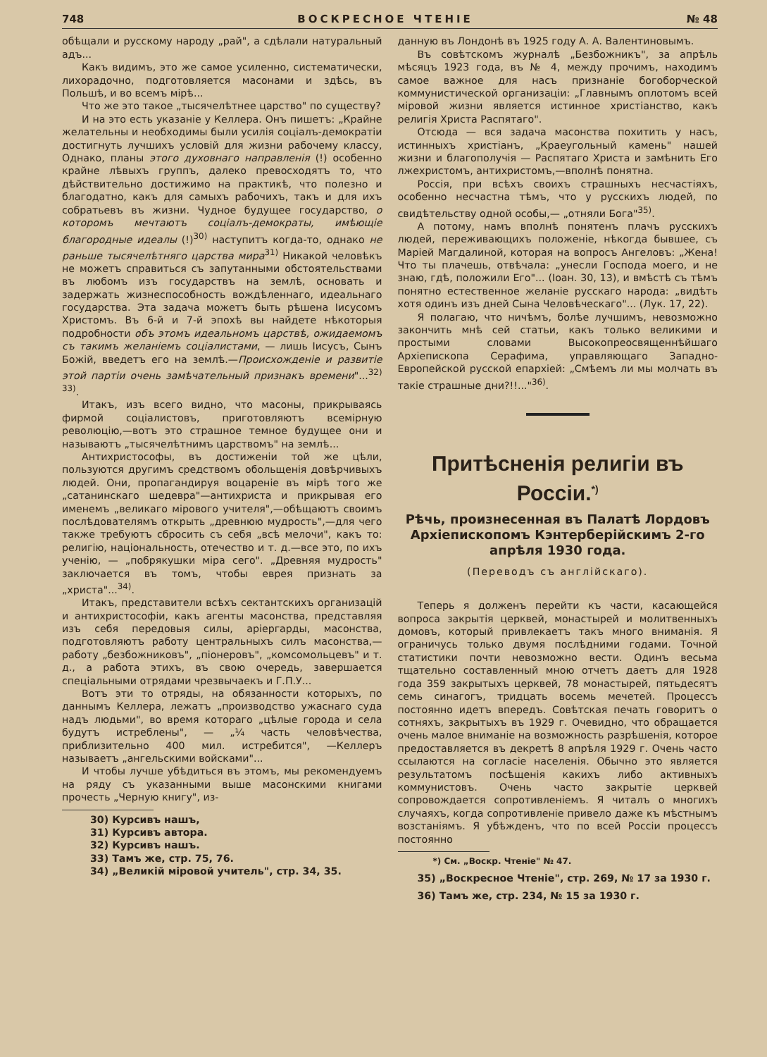748 ВОСКРЕСНОЕ ЧТЕНІЕ № 48
обѣщали и русскому народу „рай", а сдѣлали натуральный адъ...
Какъ видимъ, это же самое усиленно, систематически, лихорадочно, подготовляется масонами и здѣсь, въ Польшѣ, и во всемъ мірѣ...
Что же это такое „тысячелѣтнее царство" по существу?
И на это есть указаніе у Келлера. Онъ пишетъ: „Крайне желательны и необходимы были усилія соціалъ-демократіи достигнуть лучшихъ условій для жизни рабочему классу, Однако, планы этого духовнаго направленія (!) особенно крайне лѣвыхъ группъ, далеко превосходятъ то, что дѣйствительно достижимо на практикѣ, что полезно и благодатно, какъ для самыхъ рабочихъ, такъ и для ихъ собратьевъ въ жизни. Чудное будущее государство, о которомъ мечтаютъ соціалъ-демократы, имѣющіе благородные идеалы (!)<sup>30)</sup> наступитъ когда-то, однако не раньше тысячелѣтняго царства мира<sup>31)</sup> Никакой человѣкъ не можетъ справиться съ запутанными обстоятельствами въ любомъ изъ государствъ на землѣ, основать и задержать жизнеспособность вождѣленнаго, идеальнаго государства. Эта задача можетъ быть рѣшена Іисусомъ Христомъ. Въ 6-й и 7-й эпохѣ вы найдете нѣкоторыя подробности объ этомъ идеальномъ царствѣ, ожидаемомъ съ такимъ желаніемъ соціалистами, — лишь Іисусъ, Сынъ Божій, введетъ его на землѣ.—Происхожденіе и развитіе этой партіи очень замѣчательный признакъ времени"...<sup>32) 33)</sup>.
Итакъ, изъ всего видно, что масоны, прикрываясь фирмой соціалистовъ, приготовляютъ всемірную революцію,—вотъ это страшное темное будущее они и называютъ „тысячелѣтнимъ царствомъ" на землѣ...
Антихристософы, въ достиженіи той же цѣли, пользуются другимъ средствомъ обольщенія довѣрчивыхъ людей. Они, пропагандируя воцареніе въ мірѣ того же „сатанинскаго шедевра"—антихриста и прикрывая его именемъ „великаго мірового учителя",—обѣщаютъ своимъ послѣдователямъ открыть „древнюю мудрость",—для чего также требуютъ сбросить съ себя „всѣ мелочи", какъ то: религію, національность, отечество и т. д.—все это, по ихъ ученію, — „побрякушки міра сего". „Древняя мудрость" заключается въ томъ, чтобы еврея признать за „христа"...<sup>34)</sup>.
Итакъ, представители всѣхъ сектантскихъ организацій и антихристософіи, какъ агенты масонства, представляя изъ себя передовыя силы, аріергарды, масонства, подготовляютъ работу центральныхъ силъ масонства,—работу „безбожниковъ", „піонеровъ", „комсомольцевъ" и т. д., а работа этихъ, въ свою очередь, завершается спеціальными отрядами чрезвычаекъ и Г.П.У...
Вотъ эти то отряды, на обязанности которыхъ, по даннымъ Келлера, лежатъ „производство ужаснаго суда надъ людьми", во время котораго „цѣлые города и села будутъ истреблены", — „¼ часть человѣчества, приблизительно 400 мил. истребится", —Келлеръ называетъ „ангельскими войсками"...
И чтобы лучше убѣдиться въ этомъ, мы рекомендуемъ на ряду съ указанными выше масонскими книгами прочесть „Черную книгу", из-
30) Курсивъ нашъ,
31) Курсивъ автора.
32) Курсивъ нашъ.
33) Тамъ же, стр. 75, 76.
34) „Великій міровой учитель", стр. 34, 35.
данную въ Лондонѣ въ 1925 году А. А. Валентиновымъ.
Въ совѣтскомъ журналѣ „Безбожникъ", за апрѣль мѣсяцъ 1923 года, въ № 4, между прочимъ, находимъ самое важное для насъ признаніе богоборческой коммунистической организаціи: „Главнымъ оплотомъ всей міровой жизни является истинное христіанство, какъ религія Христа Распятаго".
Отсюда — вся задача масонства похитить у насъ, истинныхъ христіанъ, „Краеугольный камень" нашей жизни и благополучія — Распятаго Христа и замѣнить Его лжехристомъ, антихристомъ,—вполнѣ понятна.
Россія, при всѣхъ своихъ страшныхъ несчастіяхъ, особенно несчастна тѣмъ, что у русскихъ людей, по свидѣтельству одной особы,— „отняли Бога"<sup>35)</sup>.
А потому, намъ вполнѣ понятенъ плачъ русскихъ людей, переживающихъ положеніе, нѣкогда бывшее, съ Маріей Магдалиной, которая на вопросъ Ангеловъ: „Жена! Что ты плачешь, отвѣчала: „унесли Господа моего, и не знаю, гдѣ, положили Его"... (Іоан. 30, 13), и вмѣстѣ съ тѣмъ понятно естественное желаніе русскаго народа: „видѣть хотя одинъ изъ дней Сына Человѣческаго"... (Лук. 17, 22).
Я полагаю, что ничѣмъ, болѣе лучшимъ, невозможно закончить мнѣ сей статьи, какъ только великими и простыми словами Высокопреосвященнѣйшаго Архіепископа Серафима, управляющаго Западно-Европейской русской епархіей: „Смѣемъ ли мы молчать въ такіе страшные дни?!!..."<sup>36)</sup>.
Притѣсненія религіи въ Россіи.<sup>*)</sup>
Рѣчь, произнесенная въ Палатѣ Лордовъ Архіепископомъ Кэнтерберійскимъ 2-го апрѣля 1930 года.
(Переводъ съ англійскаго).
Теперь я долженъ перейти къ части, касающейся вопроса закрытія церквей, монастырей и молитвенныхъ домовъ, который привлекаетъ такъ много вниманія. Я ограничусь только двумя послѣдними годами. Точной статистики почти невозможно вести. Одинъ весьма тщательно составленный мною отчетъ даетъ для 1928 года 359 закрытыхъ церквей, 78 монастырей, пятьдесятъ семь синагогъ, тридцать восемь мечетей. Процессъ постоянно идетъ впередъ. Совѣтская печать говоритъ о сотняхъ, закрытыхъ въ 1929 г. Очевидно, что обращается очень малое вниманіе на возможность разрѣшенія, которое предоставляется въ декретѣ 8 апрѣля 1929 г. Очень часто ссылаются на согласіе населенія. Обычно это является результатомъ посѣщенія какихъ либо активныхъ коммунистовъ. Очень часто закрытіе церквей сопровождается сопротивленіемъ. Я читалъ о многихъ случаяхъ, когда сопротивленіе привело даже къ мѣстнымъ возстаніямъ. Я убѣжденъ, что по всей Россіи процессъ постоянно
*) См. „Воскр. Чтеніе" № 47.
35) „Воскресное Чтеніе", стр. 269, № 17 за 1930 г.
36) Тамъ же, стр. 234, № 15 за 1930 г.